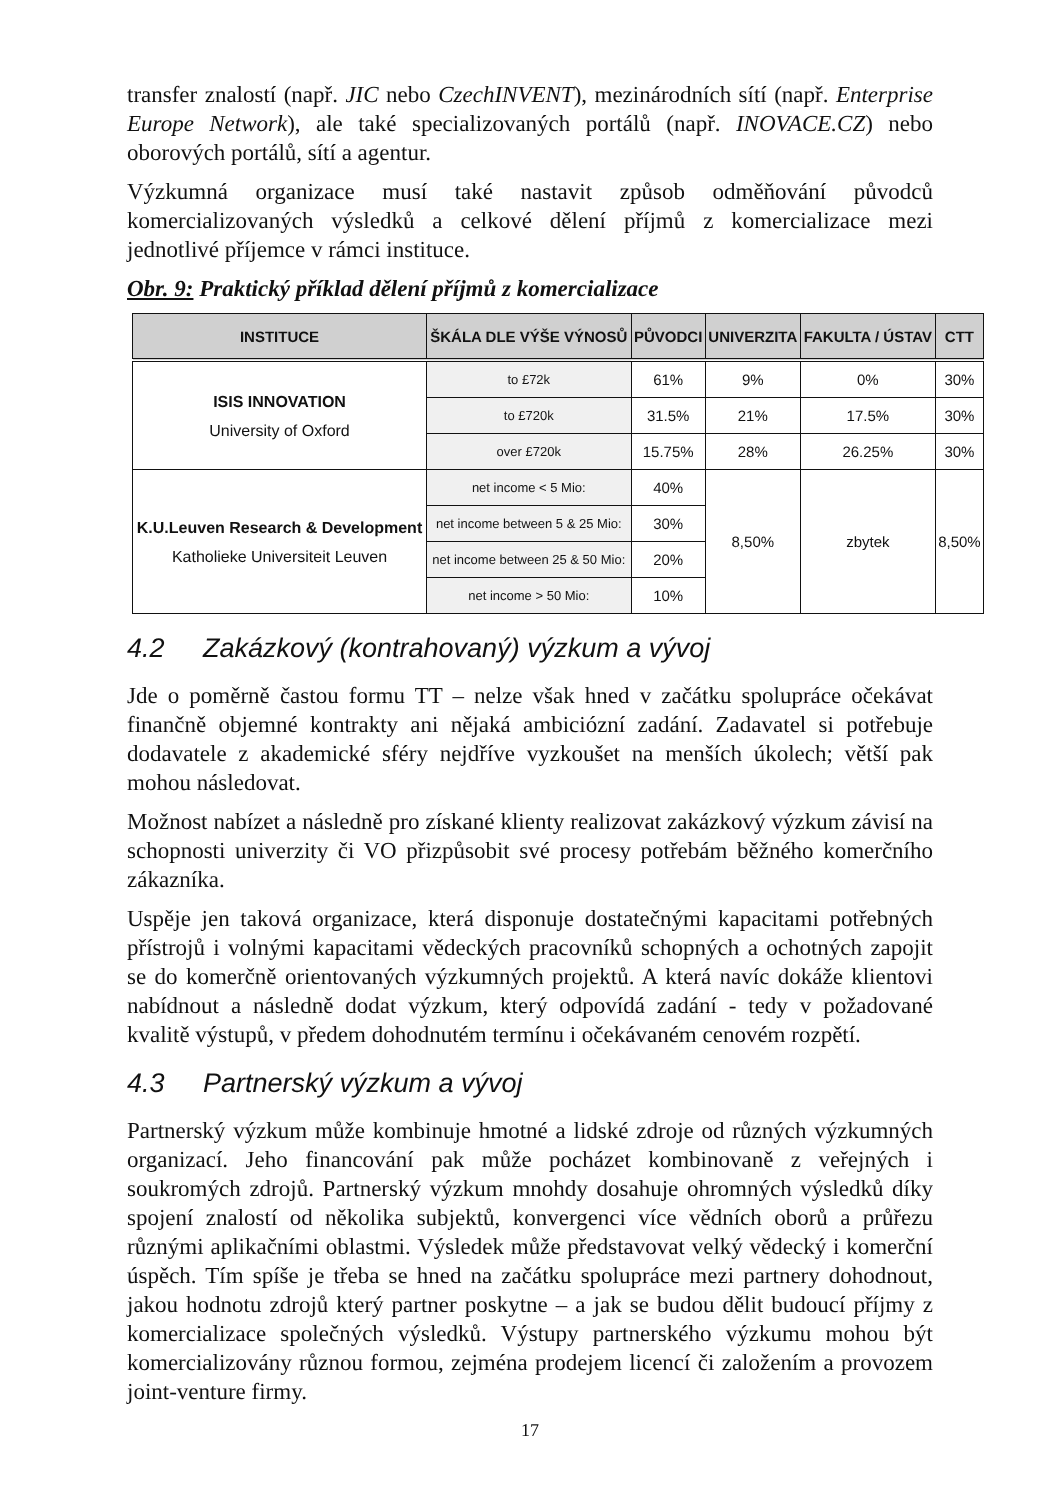transfer znalostí (např. JIC nebo CzechINVENT), mezinárodních sítí (např. Enterprise Europe Network), ale také specializovaných portálů (např. INOVACE.CZ) nebo oborových portálů, sítí a agentur.
Výzkumná organizace musí také nastavit způsob odměňování původců komercializovaných výsledků a celkové dělení příjmů z komercializace mezi jednotlivé příjemce v rámci instituce.
Obr. 9: Praktický příklad dělení příjmů z komercializace
| INSTITUCE | ŠKÁLA DLE VÝŠE VÝNOSŮ | PŮVODCI | UNIVERZITA | FAKULTA / ÚSTAV | CTT |
| --- | --- | --- | --- | --- | --- |
| ISIS INNOVATION University of Oxford | to £72k | 61% | 9% | 0% | 30% |
| | to £720k | 31.5% | 21% | 17.5% | 30% |
| | over £720k | 15.75% | 28% | 26.25% | 30% |
| K.U.Leuven Research & Development Katholieke Universiteit Leuven | net income < 5 Mio: | 40% | 8,50% | zbytek | 8,50% |
| | net income between 5 & 25 Mio: | 30% | | | |
| | net income between 25 & 50 Mio: | 20% | | | |
| | net income > 50 Mio: | 10% | | | |
4.2 Zakázkový (kontrahovaný) výzkum a vývoj
Jde o poměrně častou formu TT – nelze však hned v začátku spolupráce očekávat finančně objemné kontrakty ani nějaká ambiciózní zadání. Zadavatel si potřebuje dodavatele z akademické sféry nejdříve vyzkoušet na menších úkolech; větší pak mohou následovat.
Možnost nabízet a následně pro získané klienty realizovat zakázkový výzkum závisí na schopnosti univerzity či VO přizpůsobit své procesy potřebám běžného komerčního zákazníka.
Uspěje jen taková organizace, která disponuje dostatečnými kapacitami potřebných přístrojů i volnými kapacitami vědeckých pracovníků schopných a ochotných zapojit se do komerčně orientovaných výzkumných projektů. A která navíc dokáže klientovi nabídnout a následně dodat výzkum, který odpovídá zadání - tedy v požadované kvalitě výstupů, v předem dohodnutém termínu i očekávaném cenovém rozpětí.
4.3 Partnerský výzkum a vývoj
Partnerský výzkum může kombinuje hmotné a lidské zdroje od různých výzkumných organizací. Jeho financování pak může pocházet kombinovaně z veřejných i soukromých zdrojů. Partnerský výzkum mnohdy dosahuje ohromných výsledků díky spojení znalostí od několika subjektů, konvergenci více vědních oborů a průřezu různými aplikačními oblastmi. Výsledek může představovat velký vědecký i komerční úspěch. Tím spíše je třeba se hned na začátku spolupráce mezi partnery dohodnout, jakou hodnotu zdrojů který partner poskytne – a jak se budou dělit budoucí příjmy z komercializace společných výsledků. Výstupy partnerského výzkumu mohou být komercializovány různou formou, zejména prodejem licencí či založením a provozem joint-venture firmy.
17